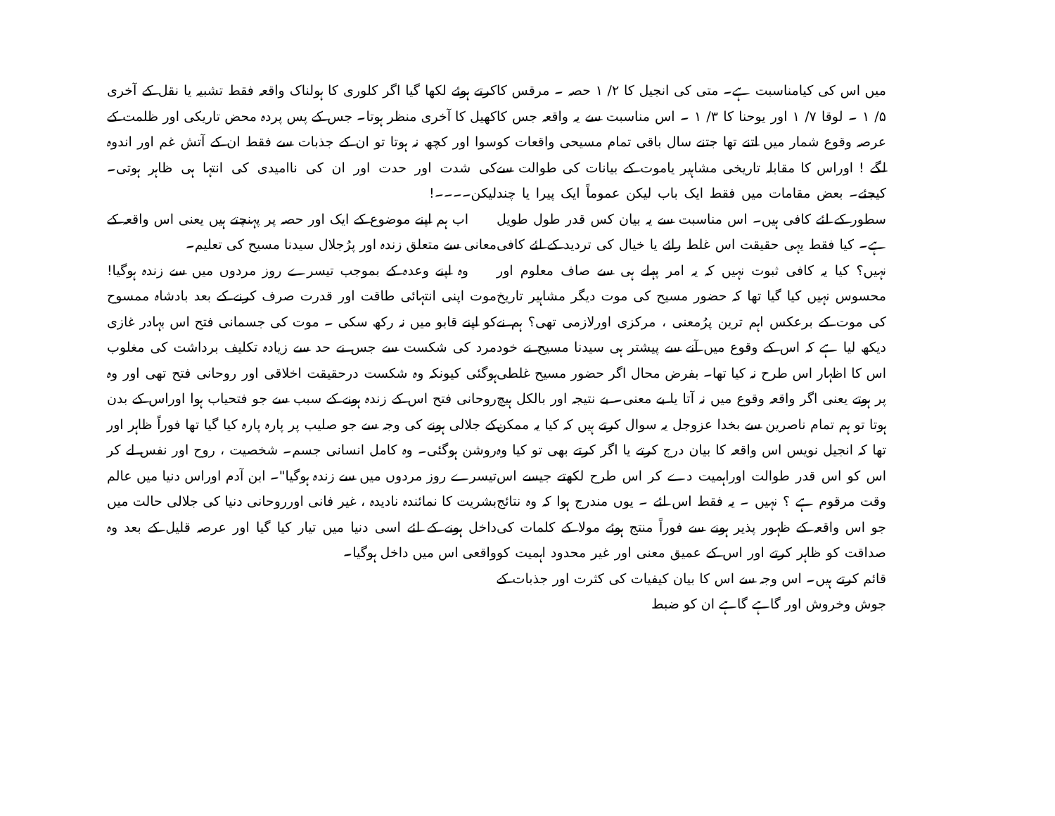میں اس کی کیامناسبت ہے۔ متی کی انجیل کا ۲/ ۱ حصہ ۔ مرقس کا ۵/ ۱ ۔ لوقا ۷/ ۱ اور یوحنا کا ۳/ ۱ ۔ اس مناسبت سے یہ واقعہ جس کا عرصہ وقوع شمار میں اتنے تھا جتنے سال باقی تمام مسیحی واقعات کو لگے ! اوراس کا مقابلہ تاریخی مشاہیر یاموت کے بیانات کی طوالت سے کیجئے۔ بعض مقامات میں فقط ایک باب لیکن عموماً ایک پیرا یا چند سطور کے لئے کافی ہیں۔ اس مناسبت سے یہ بیان کس قدر طول طویل ہے۔ کیا فقط یہی حقیقت اس غلط رائے یا خیال کی تردید کے لئے کافی نہیں؟ کیا یہ کافی ثبوت نہیں کہ یہ امر پہلے ہی سے صاف معلوم اور محسوس نہیں کیا گیا تھا کہ حضور مسیح کی موت دیگر مشاہیر تاریخ کی موت کے برعکس اہم ترین پرُمعنی ، مرکزی اورلازمی تھی؟ ہم نے دیکھ لیا ہے کہ اس کے وقوع میں آنے سے پیشتر ہی سیدنا مسیح نے خود اس کا اظہار اس طرح نہ کیا تھا۔ بفرض محال اگر حضور مسیح غلطی پر ہوتے یعنی اگر واقعہ وقوع میں نہ آتا یا بے معنی۔ بے نتیجہ اور بالکل ہیچ ہوتا تو ہم تمام ناصرین سے بخدا عزوجل یہ سوال کرتے ہیں کہ کیا یہ ممکن تھا کہ انجیل نویس اس واقعہ کا بیان درج کرتے یا اگر کرتے بھی تو کیا وہ اس کو اس قدر طوالت اوراہمیت دے کر اس طرح لکھتے جیسے اس وقت مرقوم ہے ؟ نہیں ۔ یہ فقط اس لئے ۔ یوں مندرج ہوا کہ وہ نتائج جو اس واقعہ کے ظہور پذیر ہونے سے فوراً منتج ہوئے مولا کے کلمات کی صداقت کو ظاہر کرتے اور اس کے عمیق معنی اور غیر محدود اہمیت کو قائم کرتے ہیں۔ اس وجہ سے اس کا بیان کیفیات کی کثرت اور جذبات کے جوش وخروش اور گاہے گاہے ان کو ضبط
کرتے ہوئے لکھا گیا اگر کلوری کا ہولناک واقعہ فقط تشبیہ یا نقل کے آخری کھیل کا آخری منظر ہوتا۔ جس کے پس پردہ محض تاریکی اور ظلمت کے سوا اور کچھ نہ ہوتا تو ان کے جذبات سے فقط ان کے آتش غم اور اندوہ کی شدت اور حدت اور ان کی ناامیدی کی انتہا ہی ظاہر ہوتی۔ لیکن۔۔۔۔!
اب ہم اپنے موضوع کے ایک اور حصہ پر پہنچتے ہیں یعنی اس واقعہ کے معانی سے متعلق زندہ اور پرُجلال سیدنا مسیح کی تعلیم۔
وہ اپنے وعدہ کے بموجب تیسرے روز مردوں میں سے زندہ ہوگیا! موت اپنی انتہائی طاقت اور قدرت صرف کرنے کے بعد بادشاہ ممسوح کو اپنے قابو میں نہ رکھ سکی ۔ موت کی جسمانی فتح اس بہادر غازی مرد کی شکست سے جس نے حد سے زیادہ تکلیف برداشت کی مغلوب ہوگئی کیونکہ وہ شکست درحقیقت اخلاقی اور روحانی فتح تھی اور وہ روحانی فتح اس کے زندہ ہونے کے سبب سے جو فتحیاب ہوا اوراس کے بدن کے جلالی ہونے کی وجہ سے جو صلیب پر پارہ پارہ کیا گیا تھا فوراً ظاہر اور روشن ہوگئی۔ وہ کامل انسانی جسم۔ شخصیت ، روح اور نفس لے کر تیسرے روز مردوں میں سے زندہ ہوگیا"۔ ابن آدم اوراس دنیا میں عالم بشریت کا نمائندہ نادیدہ ، غیر فانی اورروحانی دنیا کی جلالی حالت میں داخل ہونے کے لئے اسی دنیا میں تیار کیا گیا اور عرصہ قلیل کے بعد وہ واقعی اس میں داخل ہوگیا۔